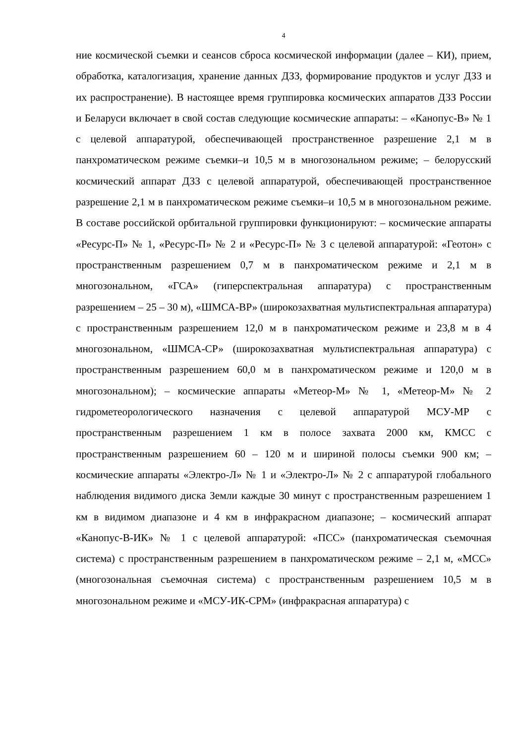4
ние космической съемки и сеансов сброса космической информации (далее – КИ), прием, обработка, каталогизация, хранение данных ДЗЗ, формирование продуктов и услуг ДЗЗ и их распространение). В настоящее время группировка космических аппаратов ДЗЗ России и Беларуси включает в свой состав следующие космические аппараты: – «Канопус-В» № 1 с целевой аппаратурой, обеспечивающей пространственное разрешение 2,1 м в панхроматическом режиме съемки–и 10,5 м в многозональном режиме; – белорусский космический аппарат ДЗЗ с целевой аппаратурой, обеспечивающей пространственное разрешение 2,1 м в панхроматическом режиме съемки–и 10,5 м в многозональном режиме. В составе российской орбитальной группировки функционируют: – космические аппараты «Ресурс-П» № 1, «Ресурс-П» № 2 и «Ресурс-П» № 3 с целевой аппаратурой: «Геотон» с пространственным разрешением 0,7 м в панхроматическом режиме и 2,1 м в многозональном, «ГСА» (гиперспектральная аппаратура) с пространственным разрешением – 25 – 30 м), «ШМСА-ВР» (широкозахватная мультиспектральная аппаратура) с пространственным разрешением 12,0 м в панхроматическом режиме и 23,8 м в 4 многозональном, «ШМСА-СР» (широкозахватная мультиспектральная аппаратура) с пространственным разрешением 60,0 м в панхроматическом режиме и 120,0 м в многозональном); – космические аппараты «Метеор-М» № 1, «Метеор-М» № 2 гидрометеорологического назначения с целевой аппаратурой МСУ-МР с пространственным разрешением 1 км в полосе захвата 2000 км, КМСС с пространственным разрешением 60 – 120 м и шириной полосы съемки 900 км; – космические аппараты «Электро-Л» № 1 и «Электро-Л» № 2 с аппаратурой глобального наблюдения видимого диска Земли каждые 30 минут с пространственным разрешением 1 км в видимом диапазоне и 4 км в инфракрасном диапазоне; – космический аппарат «Канопус-В-ИК» № 1 с целевой аппаратурой: «ПСС» (панхроматическая съемочная система) с пространственным разрешением в панхроматическом режиме – 2,1 м, «МСС» (многозональная съемочная система) с пространственным разрешением 10,5 м в многозональном режиме и «МСУ-ИК-СРМ» (инфракрасная аппаратура) с